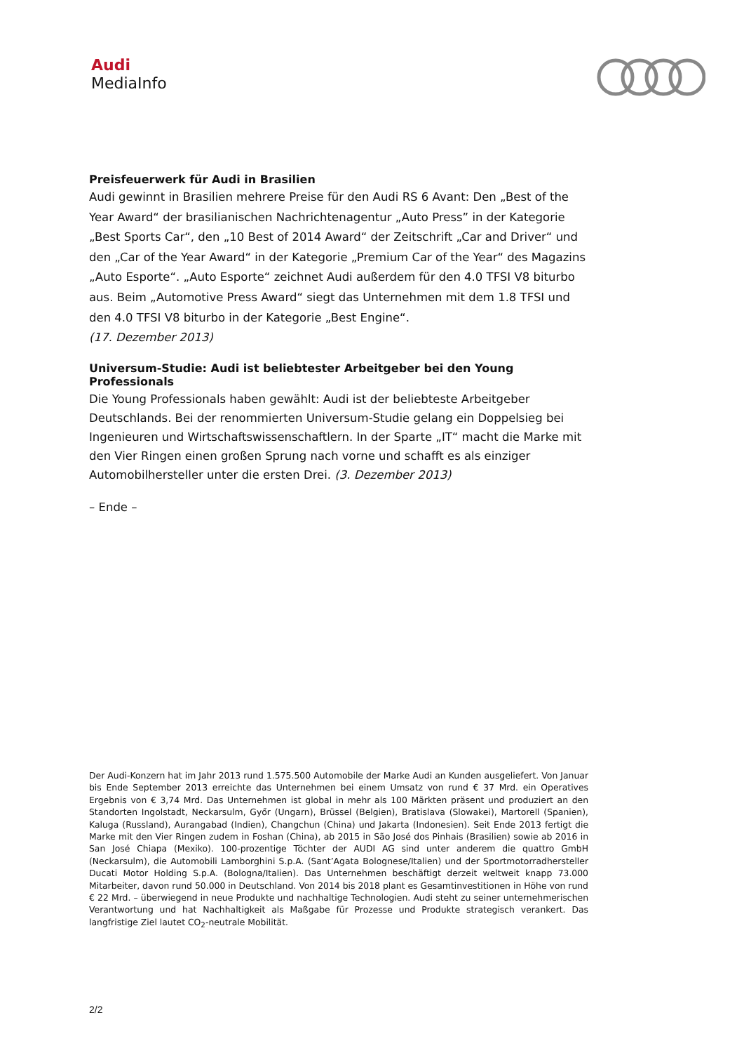Audi
MediaInfo
Preisfeuerwerk für Audi in Brasilien
Audi gewinnt in Brasilien mehrere Preise für den Audi RS 6 Avant: Den „Best of the Year Award“ der brasilianischen Nachrichtenagentur „Auto Press” in der Kategorie „Best Sports Car“, den „10 Best of 2014 Award“ der Zeitschrift „Car and Driver“ und den „Car of the Year Award“ in der Kategorie „Premium Car of the Year“ des Magazins „Auto Esporte“. „Auto Esporte“ zeichnet Audi außerdem für den 4.0 TFSI V8 biturbo aus. Beim „Automotive Press Award“ siegt das Unternehmen mit dem 1.8 TFSI und den 4.0 TFSI V8 biturbo in der Kategorie „Best Engine“.
(17. Dezember 2013)
Universum-Studie: Audi ist beliebtester Arbeitgeber bei den Young Professionals
Die Young Professionals haben gewählt: Audi ist der beliebteste Arbeitgeber Deutschlands. Bei der renommierten Universum-Studie gelang ein Doppelsieg bei Ingenieuren und Wirtschaftswissenschaftlern. In der Sparte „IT“ macht die Marke mit den Vier Ringen einen großen Sprung nach vorne und schafft es als einziger Automobilhersteller unter die ersten Drei. (3. Dezember 2013)
– Ende –
Der Audi-Konzern hat im Jahr 2013 rund 1.575.500 Automobile der Marke Audi an Kunden ausgeliefert. Von Januar bis Ende September 2013 erreichte das Unternehmen bei einem Umsatz von rund € 37 Mrd. ein Operatives Ergebnis von € 3,74 Mrd. Das Unternehmen ist global in mehr als 100 Märkten präsent und produziert an den Standorten Ingolstadt, Neckarsulm, Győr (Ungarn), Brüssel (Belgien), Bratislava (Slowakei), Martorell (Spanien), Kaluga (Russland), Aurangabad (Indien), Changchun (China) und Jakarta (Indonesien). Seit Ende 2013 fertigt die Marke mit den Vier Ringen zudem in Foshan (China), ab 2015 in São José dos Pinhais (Brasilien) sowie ab 2016 in San José Chiapa (Mexiko). 100-prozentige Töchter der AUDI AG sind unter anderem die quattro GmbH (Neckarsulm), die Automobili Lamborghini S.p.A. (Sant’Agata Bolognese/Italien) und der Sportmotorradhersteller Ducati Motor Holding S.p.A. (Bologna/Italien). Das Unternehmen beschäftigt derzeit weltweit knapp 73.000 Mitarbeiter, davon rund 50.000 in Deutschland. Von 2014 bis 2018 plant es Gesamtinvestitionen in Höhe von rund € 22 Mrd. – überwiegend in neue Produkte und nachhaltige Technologien. Audi steht zu seiner unternehmerischen Verantwortung und hat Nachhaltigkeit als Maßgabe für Prozesse und Produkte strategisch verankert. Das langfristige Ziel lautet CO<sub>2</sub>-neutrale Mobilität.
2/2